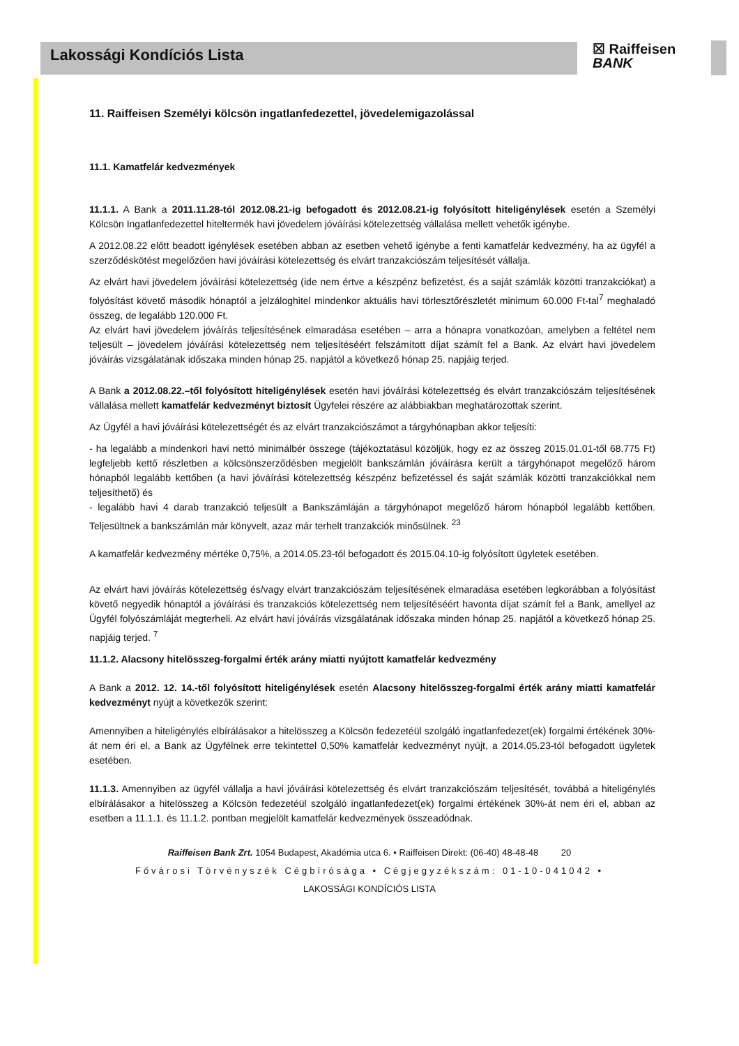Lakossági Kondíciós Lista ☒ Raiffeisen
BANK
11. Raiffeisen Személyi kölcsön ingatlanfedezettel, jövedelemigazolással
11.1. Kamatfelár kedvezmények
11.1.1. A Bank a 2011.11.28-tól 2012.08.21-ig befogadott és 2012.08.21-ig folyósított hiteligénylések esetén a Személyi Kölcsön Ingatlanfedezettel hiteltermék havi jövedelem jóváírási kötelezettség vállalása mellett vehetők igénybe.
A 2012.08.22 előtt beadott igénylések esetében abban az esetben vehető igénybe a fenti kamatfelár kedvezmény, ha az ügyfél a szerződéskötést megelőzően havi jóváírási kötelezettség és elvárt tranzakciószám teljesítését vállalja.
Az elvárt havi jövedelem jóváírási kötelezettség (ide nem értve a készpénz befizetést, és a saját számlák közötti tranzakciókat) a folyósítást követő második hónaptól a jelzáloghitel mindenkor aktuális havi törlesztőrészletét minimum 60.000 Ft-tal<sup>7</sup> meghaladó összeg, de legalább 120.000 Ft.
Az elvárt havi jövedelem jóváírás teljesítésének elmaradása esetében – arra a hónapra vonatkozóan, amelyben a feltétel nem teljesült – jövedelem jóváírási kötelezettség nem teljesítéséért felszámított díjat számít fel a Bank. Az elvárt havi jövedelem jóváírás vizsgálatának időszaka minden hónap 25. napjától a következő hónap 25. napjáig terjed.
A Bank a 2012.08.22.–től folyósított hiteligénylések esetén havi jóváírási kötelezettség és elvárt tranzakciószám teljesítésének vállalása mellett kamatfelár kedvezményt biztosít Ügyfelei részére az alábbiakban meghatározottak szerint.
Az Ügyfél a havi jóváírási kötelezettségét és az elvárt tranzakciószámot a tárgyhónapban akkor teljesíti:
- ha legalább a mindenkori havi nettó minimálbér összege (tájékoztatásul közöljük, hogy ez az összeg 2015.01.01-től 68.775 Ft) legfeljebb kettő részletben a kölcsönszerződésben megjelölt bankszámlán jóváírásra került a tárgyhónapot megelőző három hónapból legalább kettőben (a havi jóváírási kötelezettség készpénz befizetéssel és saját számlák közötti tranzakciókkal nem teljesíthető) és
- legalább havi 4 darab tranzakció teljesült a Bankszámláján a tárgyhónapot megelőző három hónapból legalább kettőben. Teljesültnek a bankszámlán már könyvelt, azaz már terhelt tranzakciók minősülnek. <sup>23</sup>
A kamatfelár kedvezmény mértéke 0,75%, a 2014.05.23-tól befogadott és 2015.04.10-ig folyósított ügyletek esetében.
Az elvárt havi jóváírás kötelezettség és/vagy elvárt tranzakciószám teljesítésének elmaradása esetében legkorábban a folyósítást követő negyedik hónaptól a jóváírási és tranzakciós kötelezettség nem teljesítéséért havonta díjat számít fel a Bank, amellyel az Ügyfél folyószámláját megterheli. Az elvárt havi jóváírás vizsgálatának időszaka minden hónap 25. napjától a következő hónap 25. napjáig terjed. <sup>7</sup>
11.1.2. Alacsony hitelösszeg-forgalmi érték arány miatti nyújtott kamatfelár kedvezmény
A Bank a 2012. 12. 14.-től folyósított hiteligénylések esetén Alacsony hitelösszeg-forgalmi érték arány miatti kamatfelár kedvezményt nyújt a következők szerint:
Amennyiben a hiteligénylés elbírálásakor a hitelösszeg a Kölcsön fedezetéül szolgáló ingatlanfedezet(ek) forgalmi értékének 30%-át nem éri el, a Bank az Ügyfélnek erre tekintettel 0,50% kamatfelár kedvezményt nyújt, a 2014.05.23-tól befogadott ügyletek esetében.
11.1.3. Amennyiben az ügyfél vállalja a havi jóváírási kötelezettség és elvárt tranzakciószám teljesítését, továbbá a hiteligénylés elbírálásakor a hitelösszeg a Kölcsön fedezetéül szolgáló ingatlanfedezet(ek) forgalmi értékének 30%-át nem éri el, abban az esetben a 11.1.1. és 11.1.2. pontban megjelölt kamatfelár kedvezmények összeadódnak.
Raiffeisen Bank Zrt. 1054 Budapest, Akadémia utca 6. • Raiffeisen Direkt: (06-40) 48-48-48 20
Fővárosi Törvényszék Cégbírósága • Cégjegyzékszám: 01-10-041042 •
LAKOSSÁGI KONDÍCIÓS LISTA